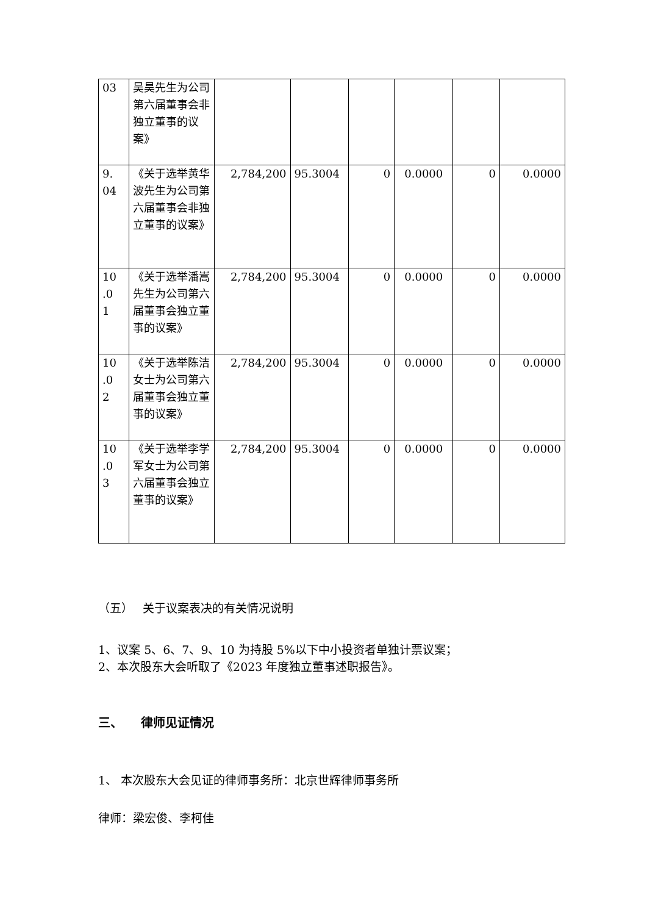| 03 | 吴昊先生为公司第六届董事会非独立董事的议案》 | | | | | | |
| 9. 04 | 《关于选举黄华波先生为公司第六届董事会非独立董事的议案》 | 2,784,200 | 95.3004 | 0 | 0.0000 | 0 | 0.0000 |
| 10 .0 1 | 《关于选举潘嵩先生为公司第六届董事会独立董事的议案》 | 2,784,200 | 95.3004 | 0 | 0.0000 | 0 | 0.0000 |
| 10 .0 2 | 《关于选举陈洁女士为公司第六届董事会独立董事的议案》 | 2,784,200 | 95.3004 | 0 | 0.0000 | 0 | 0.0000 |
| 10 .0 3 | 《关于选举李学军女士为公司第六届董事会独立董事的议案》 | 2,784,200 | 95.3004 | 0 | 0.0000 | 0 | 0.0000 |
（五）　 关于议案表决的有关情况说明
1、议案 5、6、7、9、10 为持股 5%以下中小投资者单独计票议案；
2、本次股东大会听取了《2023 年度独立董事述职报告》。
三、　　律师见证情况
1、 本次股东大会见证的律师事务所：北京世辉律师事务所
律师：梁宏俊、李柯佳